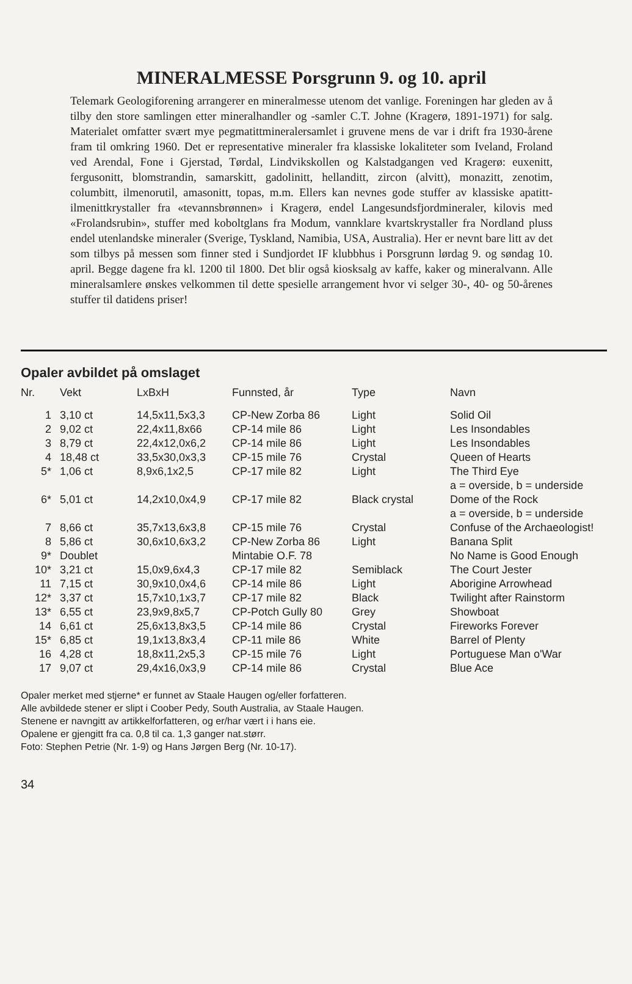MINERALMESSE Porsgrunn 9. og 10. april
Telemark Geologiforening arrangerer en mineralmesse utenom det vanlige. Foreningen har gleden av å tilby den store samlingen etter mineralhandler og -samler C.T. Johne (Kragerø, 1891-1971) for salg. Materialet omfatter svært mye pegmatittmineralersamlet i gruvene mens de var i drift fra 1930-årene fram til omkring 1960. Det er representative mineraler fra klassiske lokaliteter som Iveland, Froland ved Arendal, Fone i Gjerstad, Tørdal, Lindvikskollen og Kalstadgangen ved Kragerø: euxenitt, fergusonitt, blomstrandin, samarskitt, gadolinitt, hellanditt, zircon (alvitt), monazitt, zenotim, columbitt, ilmenorutil, amasonitt, topas, m.m. Ellers kan nevnes gode stuffer av klassiske apatitt- ilmenittkrystaller fra «tevannsbrønnen» i Kragerø, endel Langesundsfjordmineraler, kilovis med «Frolandsrubin», stuffer med koboltglans fra Modum, vannklare kvartskrystaller fra Nordland pluss endel utenlandske mineraler (Sverige, Tyskland, Namibia, USA, Australia). Her er nevnt bare litt av det som tilbys på messen som finner sted i Sundjordet IF klubbhus i Porsgrunn lørdag 9. og søndag 10. april. Begge dagene fra kl. 1200 til 1800. Det blir også kiosksalg av kaffe, kaker og mineralvann. Alle mineralsamlere ønskes velkommen til dette spesielle arrangement hvor vi selger 30-, 40- og 50-årenes stuffer til datidens priser!
Opaler avbildet på omslaget
| Nr. | Vekt | LxBxH | Funnsted, år | Type | Navn |
| --- | --- | --- | --- | --- | --- |
| 1 | 3,10 ct | 14,5x11,5x3,3 | CP-New Zorba 86 | Light | Solid Oil |
| 2 | 9,02 ct | 22,4x11,8x66 | CP-14 mile 86 | Light | Les Insondables |
| 3 | 8,79 ct | 22,4x12,0x6,2 | CP-14 mile 86 | Light | Les Insondables |
| 4 | 18,48 ct | 33,5x30,0x3,3 | CP-15 mile 76 | Crystal | Queen of Hearts |
| 5* | 1,06 ct | 8,9x6,1x2,5 | CP-17 mile 82 | Light | The Third Eye a = overside, b = underside |
| 6* | 5,01 ct | 14,2x10,0x4,9 | CP-17 mile 82 | Black crystal | Dome of the Rock a = overside, b = underside |
| 7 | 8,66 ct | 35,7x13,6x3,8 | CP-15 mile 76 | Crystal | Confuse of the Archaeologist! |
| 8 | 5,86 ct | 30,6x10,6x3,2 | CP-New Zorba 86 | Light | Banana Split |
| 9* | Doublet | | Mintabie O.F. 78 | | No Name is Good Enough |
| 10* | 3,21 ct | 15,0x9,6x4,3 | CP-17 mile 82 | Semiblack | The Court Jester |
| 11 | 7,15 ct | 30,9x10,0x4,6 | CP-14 mile 86 | Light | Aborigine Arrowhead |
| 12* | 3,37 ct | 15,7x10,1x3,7 | CP-17 mile 82 | Black | Twilight after Rainstorm |
| 13* | 6,55 ct | 23,9x9,8x5,7 | CP-Potch Gully 80 | Grey | Showboat |
| 14 | 6,61 ct | 25,6x13,8x3,5 | CP-14 mile 86 | Crystal | Fireworks Forever |
| 15* | 6,85 ct | 19,1x13,8x3,4 | CP-11 mile 86 | White | Barrel of Plenty |
| 16 | 4,28 ct | 18,8x11,2x5,3 | CP-15 mile 76 | Light | Portuguese Man o'War |
| 17 | 9,07 ct | 29,4x16,0x3,9 | CP-14 mile 86 | Crystal | Blue Ace |
Opaler merket med stjerne* er funnet av Staale Haugen og/eller forfatteren.
Alle avbildede stener er slipt i Coober Pedy, South Australia, av Staale Haugen.
Stenene er navngitt av artikkelforfatteren, og er/har vært i i hans eie.
Opalene er gjengitt fra ca. 0,8 til ca. 1,3 ganger nat.størr.
Foto: Stephen Petrie (Nr. 1-9) og Hans Jørgen Berg (Nr. 10-17).
34